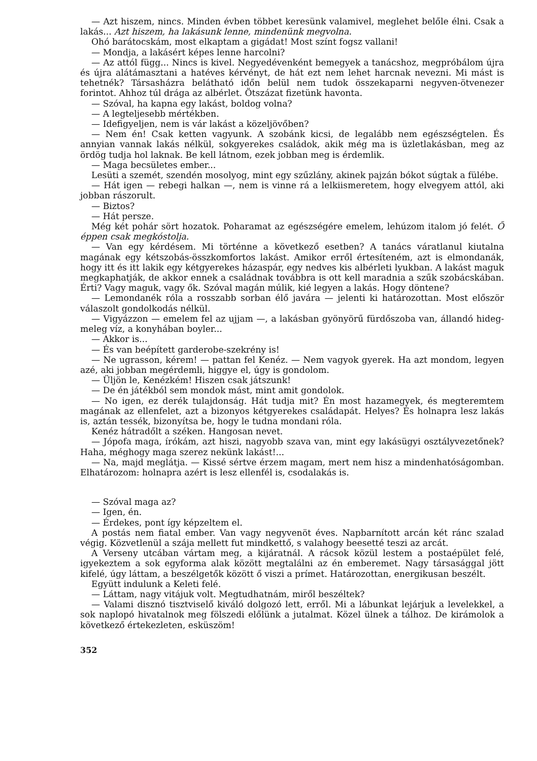— Azt hiszem, nincs. Minden évben többet keresünk valamivel, meglehet belőle élni. Csak a lakás... Azt hiszem, ha lakásunk lenne, mindenünk megvolna.
Ohó barátocskám, most elkaptam a gigádat! Most színt fogsz vallani!
— Mondja, a lakásért képes lenne harcolni?
— Az attól függ... Nincs is kivel. Negyedévenként bemegyek a tanácshoz, megpróbálom újra és újra alátámasztani a hatéves kérvényt, de hát ezt nem lehet harcnak nevezni. Mi mást is tehetnék? Társasházra belátható időn belül nem tudok összekaparni negyven-ötvenezer forintot. Ahhoz túl drága az albérlet. Ötszázat fizetünk havonta.
— Szóval, ha kapna egy lakást, boldog volna?
— A legteljesebb mértékben.
— Idefigyeljen, nem is vár lakást a közeljövőben?
— Nem én! Csak ketten vagyunk. A szobánk kicsi, de legalább nem egészségtelen. És annyian vannak lakás nélkül, sokgyerekes családok, akik még ma is üzletlakásban, meg az ördög tudja hol laknak. Be kell látnom, ezek jobban meg is érdemlik.
— Maga becsületes ember...
Lesüti a szemét, szendén mosolyog, mint egy szűzlány, akinek pajzán bókot súgtak a fülébe.
— Hát igen — rebegi halkan —, nem is vinne rá a lelkiismeretem, hogy elvegyem attól, aki jobban rászorult.
— Biztos?
— Hát persze.
Még két pohár sört hozatok. Poharamat az egészségére emelem, lehúzom italom jó felét. Ő éppen csak megkóstolja.
— Van egy kérdésem. Mi történne a következő esetben? A tanács váratlanul kiutalna magának egy kétszobás-összkomfortos lakást. Amikor erről értesíteném, azt is elmondanák, hogy itt és itt lakik egy kétgyerekes házaspár, egy nedves kis albérleti lyukban. A lakást maguk megkaphatják, de akkor ennek a családnak továbbra is ott kell maradnia a szűk szobácskában. Érti? Vagy maguk, vagy ők. Szóval magán múlik, kié legyen a lakás. Hogy döntene?
— Lemondanék róla a rosszabb sorban élő javára — jelenti ki határozottan. Most először válaszolt gondolkodás nélkül.
— Vigyázzon — emelem fel az ujjam —, a lakásban gyönyörű fürdőszoba van, állandó hideg-meleg víz, a konyhában boyler...
— Akkor is...
— És van beépített garderobe-szekrény is!
— Ne ugrasson, kérem! — pattan fel Kenéz. — Nem vagyok gyerek. Ha azt mondom, legyen azé, aki jobban megérdemli, higgye el, úgy is gondolom.
— Üljön le, Kenézkém! Hiszen csak játszunk!
— De én játékból sem mondok mást, mint amit gondolok.
— No igen, ez derék tulajdonság. Hát tudja mit? Én most hazamegyek, és megteremtem magának az ellenfelet, azt a bizonyos kétgyerekes családapát. Helyes? És holnapra lesz lakás is, aztán tessék, bizonyítsa be, hogy le tudna mondani róla.
Kenéz hátradőlt a széken. Hangosan nevet.
— Jópofa maga, írókám, azt hiszi, nagyobb szava van, mint egy lakásügyi osztályvezetőnek? Haha, méghogy maga szerez nekünk lakást!...
— Na, majd meglátja. — Kissé sértve érzem magam, mert nem hisz a mindenhatóságomban. Elhatározom: holnapra azért is lesz ellenfél is, csodalakás is.
— Szóval maga az?
— Igen, én.
— Érdekes, pont így képzeltem el.
A postás nem fiatal ember. Van vagy negyvenöt éves. Napbarnított arcán két ránc szalad végig. Közvetlenül a szája mellett fut mindkettő, s valahogy beesetté teszi az arcát.
A Verseny utcában vártam meg, a kijáratnál. A rácsok közül lestem a postaépület felé, igyekeztem a sok egyforma alak között megtalálni az én emberemet. Nagy társasággal jött kifelé, úgy láttam, a beszélgetők között ő viszi a prímet. Határozottan, energikusan beszélt.
Együtt indulunk a Keleti felé.
— Láttam, nagy vitájuk volt. Megtudhatnám, miről beszéltek?
— Valami disznó tisztviselő kiváló dolgozó lett, erről. Mi a lábunkat lejárjuk a levelekkel, a sok naplopó hivatalnok meg fölszedi előlünk a jutalmat. Közel ülnek a tálhoz. De kirámolok a következő értekezleten, esküszöm!
352